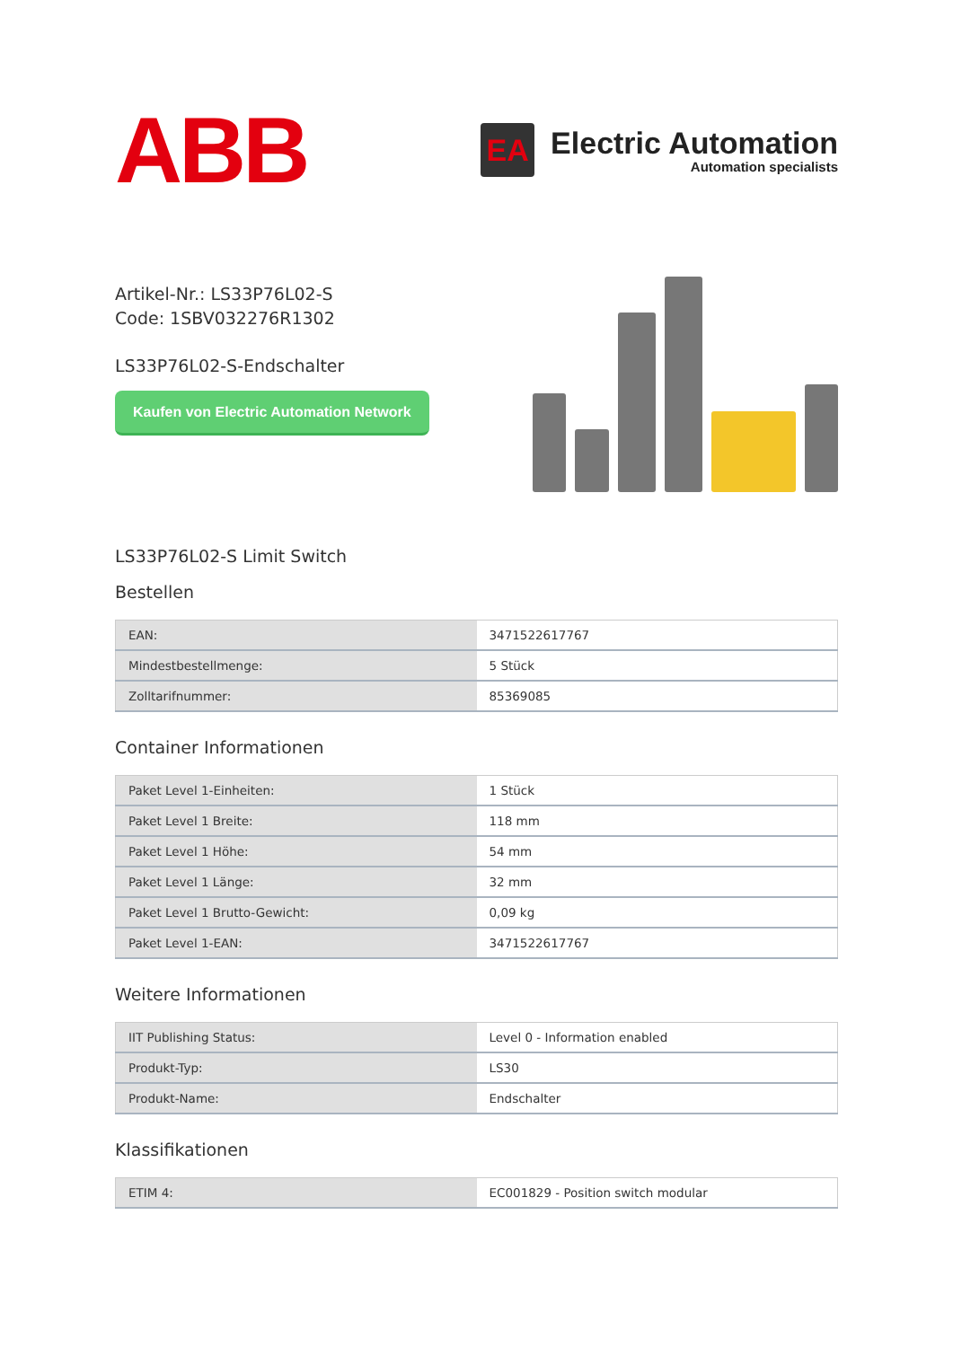ABB
EA
Electric Automation
Automation specialists
Artikel-Nr.: LS33P76L02-S
Code: 1SBV032276R1302
LS33P76L02-S-Endschalter
Kaufen von Electric Automation Network
LS33P76L02-S Limit Switch
Bestellen
| EAN: | 3471522617767 |
| Mindestbestellmenge: | 5 Stück |
| Zolltarifnummer: | 85369085 |
Container Informationen
| Paket Level 1-Einheiten: | 1 Stück |
| Paket Level 1 Breite: | 118 mm |
| Paket Level 1 Höhe: | 54 mm |
| Paket Level 1 Länge: | 32 mm |
| Paket Level 1 Brutto-Gewicht: | 0,09 kg |
| Paket Level 1-EAN: | 3471522617767 |
Weitere Informationen
| IIT Publishing Status: | Level 0 - Information enabled |
| Produkt-Typ: | LS30 |
| Produkt-Name: | Endschalter |
Klassifikationen
| ETIM 4: | EC001829 - Position switch modular |